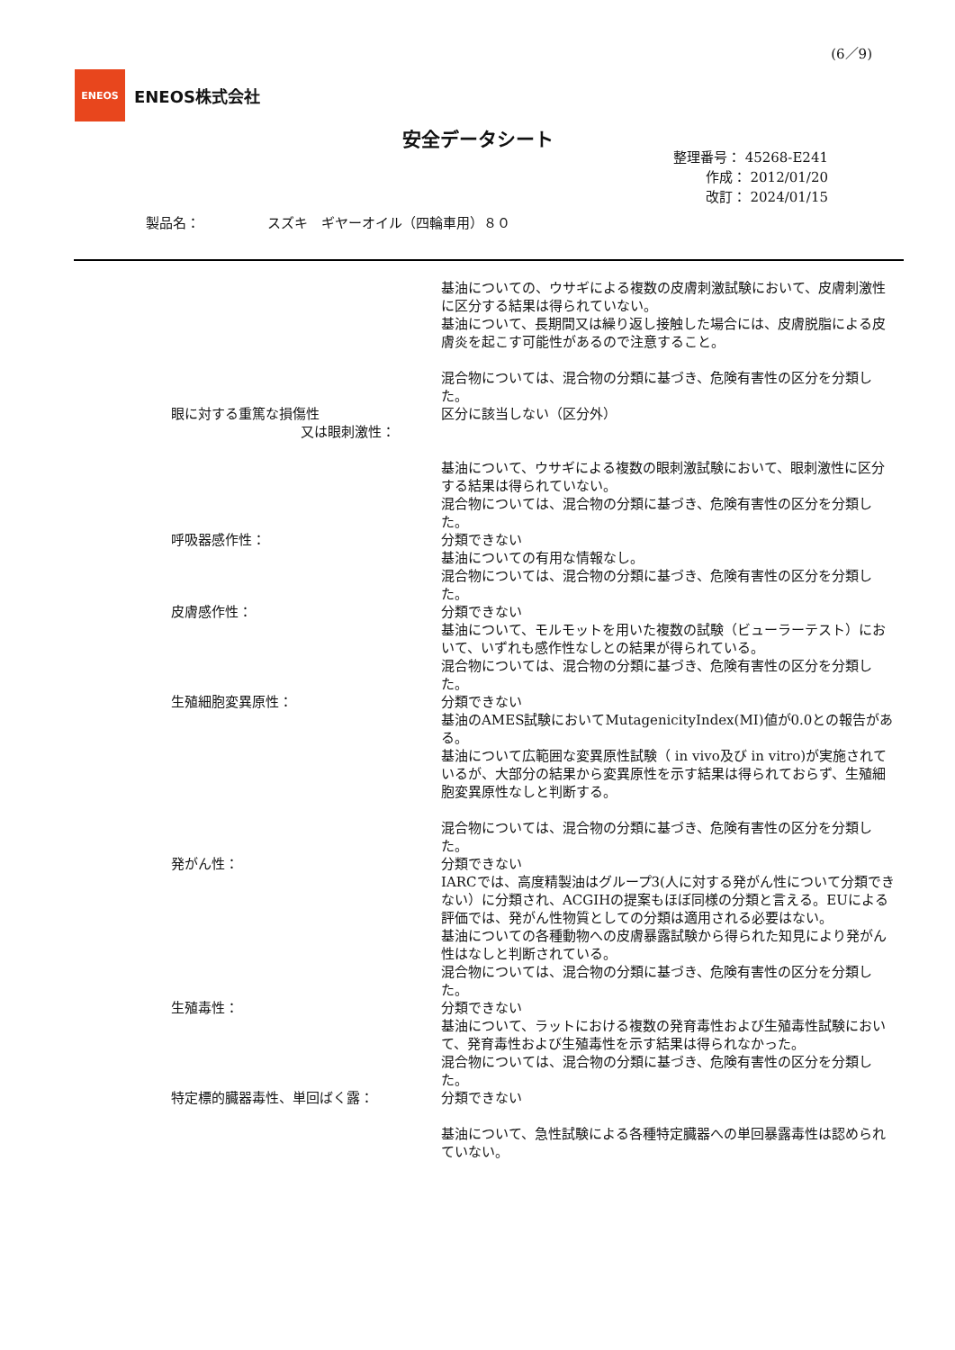(6／9)
ENEOS
ENEOS株式会社
安全データシート
整理番号： 45268-E241
作成： 2012/01/20
改訂： 2024/01/15
製品名：　　　　　スズキ　ギヤーオイル（四輪車用）８０
基油についての、ウサギによる複数の皮膚刺激試験において、皮膚刺激性に区分する結果は得られていない。
基油について、長期間又は繰り返し接触した場合には、皮膚脱脂による皮膚炎を起こす可能性があるので注意すること。
混合物については、混合物の分類に基づき、危険有害性の区分を分類した。
眼に対する重篤な損傷性
又は眼刺激性：
区分に該当しない（区分外）
基油について、ウサギによる複数の眼刺激試験において、眼刺激性に区分する結果は得られていない。
混合物については、混合物の分類に基づき、危険有害性の区分を分類した。
呼吸器感作性： 分類できない
基油についての有用な情報なし。
混合物については、混合物の分類に基づき、危険有害性の区分を分類した。
皮膚感作性： 分類できない
基油について、モルモットを用いた複数の試験（ビューラーテスト）において、いずれも感作性なしとの結果が得られている。
混合物については、混合物の分類に基づき、危険有害性の区分を分類した。
生殖細胞変異原性： 分類できない
基油のAMES試験においてMutagenicityIndex(MI)値が0.0との報告がある。
基油について広範囲な変異原性試験（ in vivo及び in vitro)が実施されているが、大部分の結果から変異原性を示す結果は得られておらず、生殖細胞変異原性なしと判断する。
混合物については、混合物の分類に基づき、危険有害性の区分を分類した。
発がん性： 分類できない
IARCでは、高度精製油はグループ3(人に対する発がん性について分類できない）に分類され、ACGIHの提案もほぼ同様の分類と言える。EUによる評価では、発がん性物質としての分類は適用される必要はない。
基油についての各種動物への皮膚暴露試験から得られた知見により発がん性はなしと判断されている。
混合物については、混合物の分類に基づき、危険有害性の区分を分類した。
生殖毒性： 分類できない
基油について、ラットにおける複数の発育毒性および生殖毒性試験において、発育毒性および生殖毒性を示す結果は得られなかった。
混合物については、混合物の分類に基づき、危険有害性の区分を分類した。
特定標的臓器毒性、単回ばく露： 分類できない
基油について、急性試験による各種特定臓器への単回暴露毒性は認められていない。